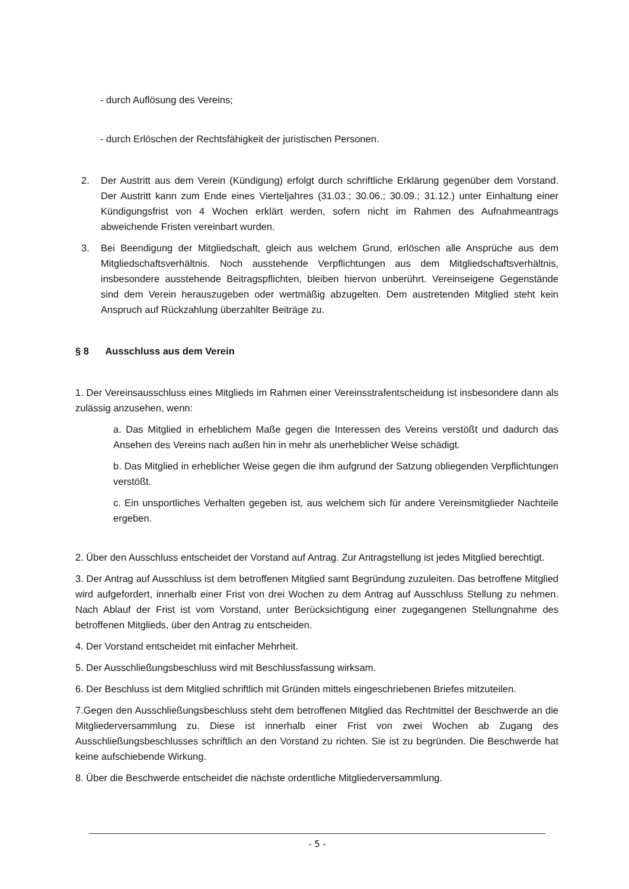- durch Auflösung des Vereins;
- durch Erlöschen der Rechtsfähigkeit der juristischen Personen.
2. Der Austritt aus dem Verein (Kündigung) erfolgt durch schriftliche Erklärung gegenüber dem Vorstand. Der Austritt kann zum Ende eines Vierteljahres (31.03.; 30.06.; 30.09.; 31.12.) unter Einhaltung einer Kündigungsfrist von 4 Wochen erklärt werden, sofern nicht im Rahmen des Aufnahmeantrags abweichende Fristen vereinbart wurden.
3. Bei Beendigung der Mitgliedschaft, gleich aus welchem Grund, erlöschen alle Ansprüche aus dem Mitgliedschaftsverhältnis. Noch ausstehende Verpflichtungen aus dem Mitgliedschaftsverhältnis, insbesondere ausstehende Beitragspflichten, bleiben hiervon unberührt. Vereinseigene Gegenstände sind dem Verein herauszugeben oder wertmäßig abzugelten. Dem austretenden Mitglied steht kein Anspruch auf Rückzahlung überzahlter Beiträge zu.
§ 8 Ausschluss aus dem Verein
1. Der Vereinsausschluss eines Mitglieds im Rahmen einer Vereinsstrafentscheidung ist insbesondere dann als zulässig anzusehen, wenn:
a. Das Mitglied in erheblichem Maße gegen die Interessen des Vereins verstößt und dadurch das Ansehen des Vereins nach außen hin in mehr als unerheblicher Weise schädigt.
b. Das Mitglied in erheblicher Weise gegen die ihm aufgrund der Satzung obliegenden Verpflichtungen verstößt.
c. Ein unsportliches Verhalten gegeben ist, aus welchem sich für andere Vereinsmitglieder Nachteile ergeben.
2. Über den Ausschluss entscheidet der Vorstand auf Antrag. Zur Antragstellung ist jedes Mitglied berechtigt.
3. Der Antrag auf Ausschluss ist dem betroffenen Mitglied samt Begründung zuzuleiten. Das betroffene Mitglied wird aufgefordert, innerhalb einer Frist von drei Wochen zu dem Antrag auf Ausschluss Stellung zu nehmen. Nach Ablauf der Frist ist vom Vorstand, unter Berücksichtigung einer zugegangenen Stellungnahme des betroffenen Mitglieds, über den Antrag zu entscheiden.
4. Der Vorstand entscheidet mit einfacher Mehrheit.
5. Der Ausschließungsbeschluss wird mit Beschlussfassung wirksam.
6. Der Beschluss ist dem Mitglied schriftlich mit Gründen mittels eingeschriebenen Briefes mitzuteilen.
7.Gegen den Ausschließungsbeschluss steht dem betroffenen Mitglied das Rechtmittel der Beschwerde an die Mitgliederversammlung zu. Diese ist innerhalb einer Frist von zwei Wochen ab Zugang des Ausschließungsbeschlusses schriftlich an den Vorstand zu richten. Sie ist zu begründen. Die Beschwerde hat keine aufschiebende Wirkung.
8. Über die Beschwerde entscheidet die nächste ordentliche Mitgliederversammlung.
- 5 -